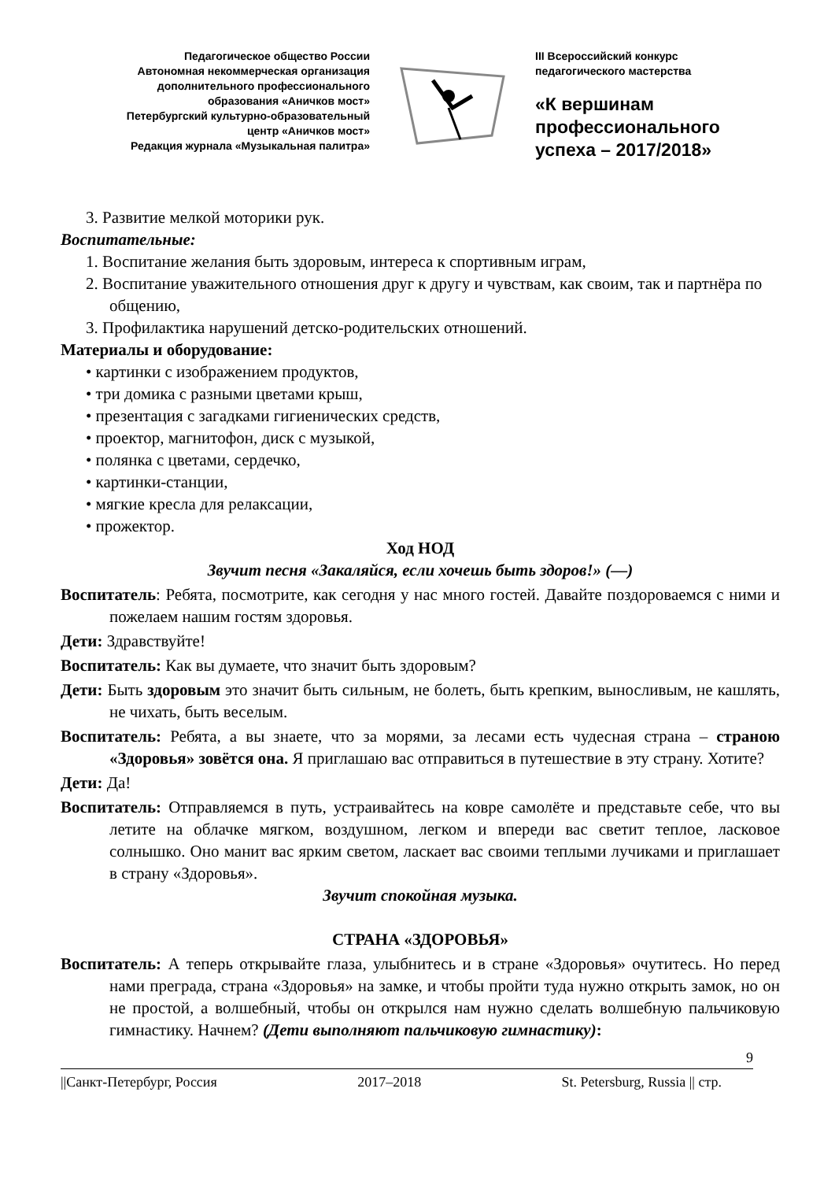Педагогическое общество России
Автономная некоммерческая организация
дополнительного профессионального
образования «Аничков мост»
Петербургский культурно-образовательный
центр «Аничков мост»
Редакция журнала «Музыкальная палитра»
III Всероссийский конкурс
педагогического мастерства
«К вершинам
профессионального
успеха – 2017/2018»
3. Развитие мелкой моторики рук.
Воспитательные:
1. Воспитание желания быть здоровым, интереса к спортивным играм,
2. Воспитание уважительного отношения друг к другу и чувствам, как своим, так и партнёра по общению,
3. Профилактика нарушений детско-родительских отношений.
Материалы и оборудование:
• картинки с изображением продуктов,
• три домика с разными цветами крыш,
• презентация с загадками гигиенических средств,
• проектор, магнитофон, диск с музыкой,
• полянка с цветами, сердечко,
• картинки-станции,
• мягкие кресла для релаксации,
• прожектор.
Ход НОД
Звучит песня «Закаляйся, если хочешь быть здоров!» (—)
Воспитатель: Ребята, посмотрите, как сегодня у нас много гостей. Давайте поздороваемся с ними и пожелаем нашим гостям здоровья.
Дети: Здравствуйте!
Воспитатель: Как вы думаете, что значит быть здоровым?
Дети: Быть здоровым это значит быть сильным, не болеть, быть крепким, выносливым, не кашлять, не чихать, быть веселым.
Воспитатель: Ребята, а вы знаете, что за морями, за лесами есть чудесная страна – страною «Здоровья» зовётся она. Я приглашаю вас отправиться в путешествие в эту страну. Хотите?
Дети: Да!
Воспитатель: Отправляемся в путь, устраивайтесь на ковре самолёте и представьте себе, что вы летите на облачке мягком, воздушном, легком и впереди вас светит теплое, ласковое солнышко. Оно манит вас ярким светом, ласкает вас своими теплыми лучиками и приглашает в страну «Здоровья».
Звучит спокойная музыка.
СТРАНА «ЗДОРОВЬЯ»
Воспитатель: А теперь открывайте глаза, улыбнитесь и в стране «Здоровья» очутитесь. Но перед нами преграда, страна «Здоровья» на замке, и чтобы пройти туда нужно открыть замок, но он не простой, а волшебный, чтобы он открылся нам нужно сделать волшебную пальчиковую гимнастику. Начнем? (Дети выполняют пальчиковую гимнастику):
9
||Санкт-Петербург, Россия 2017–2018 St. Petersburg, Russia || стр.